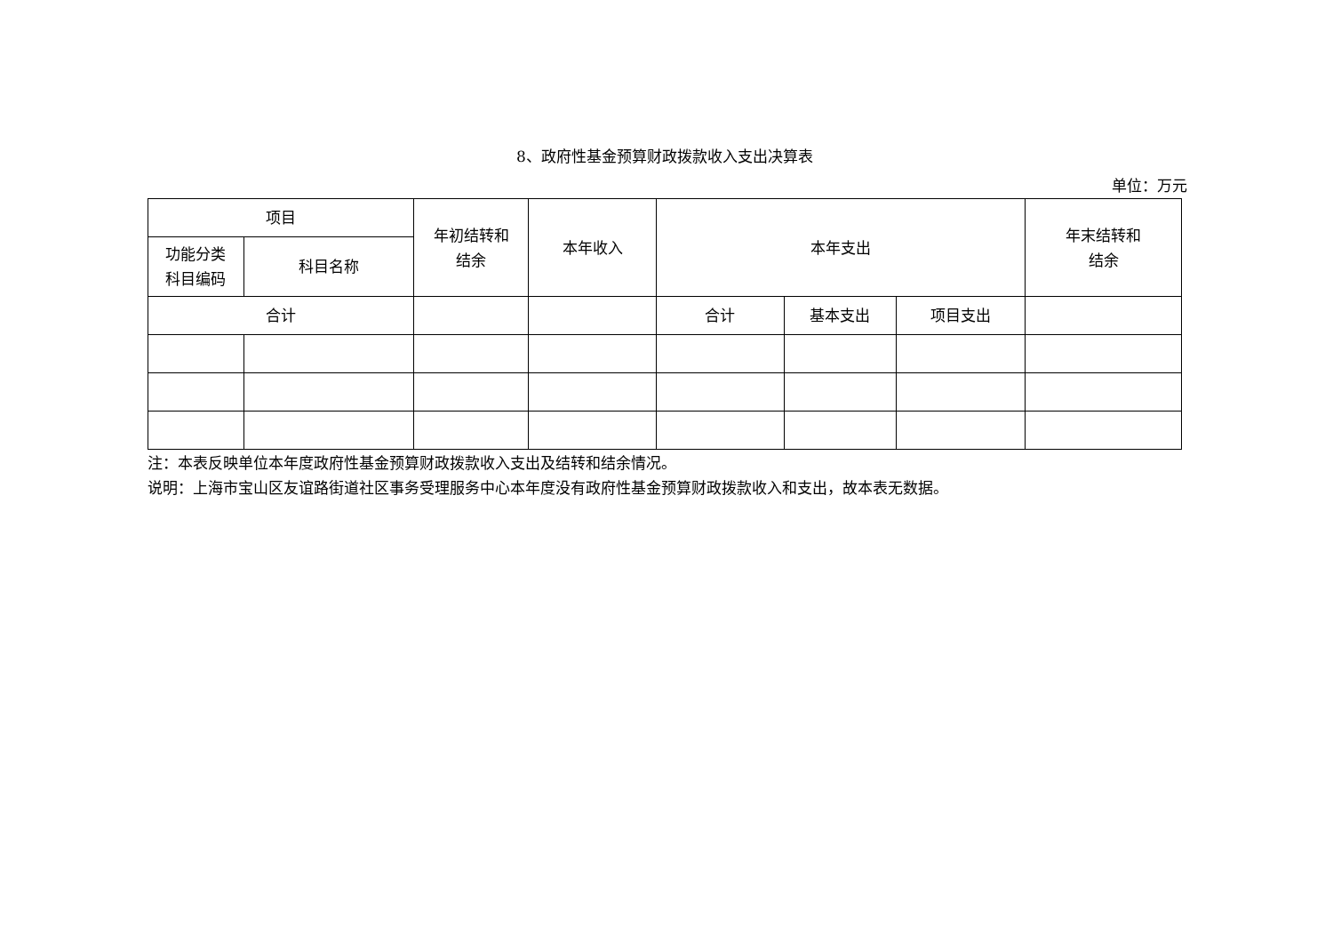8、政府性基金预算财政拨款收入支出决算表
单位：万元
| 项目 | | 年初结转和 结余 | 本年收入 | 本年支出 | | | 年末结转和 结余 |
| --- | --- | --- | --- | --- | --- | --- | --- |
| 功能分类 科目编码 | 科目名称 | | | | | | |
| 合计 | | | | 合计 | 基本支出 | 项目支出 | |
注：本表反映单位本年度政府性基金预算财政拨款收入支出及结转和结余情况。
说明：上海市宝山区友谊路街道社区事务受理服务中心本年度没有政府性基金预算财政拨款收入和支出，故本表无数据。